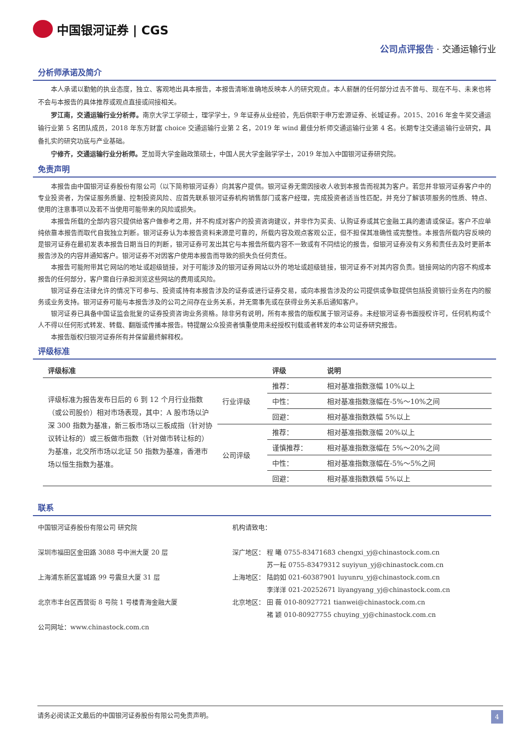中国银河证券 | CGS
公司点评报告 · 交通运输行业
分析师承诺及简介
本人承诺以勤勉的执业态度，独立、客观地出具本报告，本报告清晰准确地反映本人的研究观点。本人薪酬的任何部分过去不曾与、现在不与、未来也将不会与本报告的具体推荐或观点直接或间接相关。
罗江南，交通运输行业分析师。南京大学工学硕士，理学学士，9 年证券从业经验，先后供职于申万宏源证券、长城证券。2015、2016 年金牛奖交通运输行业第 5 名团队成员，2018 年东方财富 choice 交通运输行业第 2 名，2019 年 wind 最佳分析师交通运输行业第 4 名。长期专注交通运输行业研究，具备扎实的研究功底与产业基础。
宁修齐，交通运输行业分析师。芝加哥大学金融政策硕士，中国人民大学金融学学士，2019 年加入中国银河证券研究院。
免责声明
本报告由中国银河证券股份有限公司（以下简称银河证券）向其客户提供。银河证券无需因接收人收到本报告而视其为客户。若您并非银河证券客户中的专业投资者，为保证服务质量、控制投资风险、应首先联系银河证券机构销售部门或客户经理，完成投资者适当性匹配，并充分了解该项服务的性质、特点、使用的注意事项以及若不当使用可能带来的风险或损失。
本报告所载的全部内容只提供给客户做参考之用，并不构成对客户的投资咨询建议，并非作为买卖、认购证券或其它金融工具的邀请或保证。客户不应单纯依靠本报告而取代自我独立判断。银河证券认为本报告资料来源是可靠的，所载内容及观点客观公正，但不担保其准确性或完整性。本报告所载内容反映的是银河证券在最初发表本报告日期当日的判断，银河证券可发出其它与本报告所载内容不一致或有不同结论的报告，但银河证券没有义务和责任去及时更新本报告涉及的内容并通知客户。银河证券不对因客户使用本报告而导致的损失负任何责任。
本报告可能附带其它网站的地址或超级链接，对于可能涉及的银河证券网站以外的地址或超级链接，银河证券不对其内容负责。链接网站的内容不构成本报告的任何部分，客户需自行承担浏览这些网站的费用或风险。
银河证券在法律允许的情况下可参与、投资或持有本报告涉及的证券或进行证券交易，或向本报告涉及的公司提供或争取提供包括投资银行业务在内的服务或业务支持。银河证券可能与本报告涉及的公司之间存在业务关系，并无需事先或在获得业务关系后通知客户。
银河证券已具备中国证监会批复的证券投资咨询业务资格。除非另有说明，所有本报告的版权属于银河证券。未经银河证券书面授权许可，任何机构或个人不得以任何形式转发、转载、翻版或传播本报告。特提醒公众投资者慎重使用未经授权刊载或者转发的本公司证券研究报告。
本报告版权归银河证券所有并保留最终解释权。
评级标准
| 评级标准 | | 评级 | 说明 |
| --- | --- | --- | --- |
| 评级标准为报告发布日后的 6 到 12 个月行业指数（或公司股价）相对市场表现，其中：A 股市场以沪深 300 指数为基准，新三板市场以三板成指（针对协议转让标的）或三板做市指数（针对做市转让标的）为基准，北交所市场以北证 50 指数为基准，香港市场以恒生指数为基准。 | 行业评级 | 推荐： | 相对基准指数涨幅 10%以上 |
| | | 中性： | 相对基准指数涨幅在-5%～10%之间 |
| | | 回避： | 相对基准指数跌幅 5%以上 |
| | 公司评级 | 推荐： | 相对基准指数涨幅 20%以上 |
| | | 谨慎推荐： | 相对基准指数涨幅在 5%～20%之间 |
| | | 中性： | 相对基准指数涨幅在-5%～5%之间 |
| | | 回避： | 相对基准指数跌幅 5%以上 |
联系
中国银河证券股份有限公司 研究院
深圳市福田区金田路 3088 号中洲大厦 20 层
上海浦东新区富城路 99 号震旦大厦 31 层
北京市丰台区西营街 8 号院 1 号楼青海金融大厦
公司网址：www.chinastock.com.cn
机构请致电：
深广地区： 程 曦 0755-83471683 chengxi_yj@chinastock.com.cn
　　　　　 苏一耘 0755-83479312 suyiyun_yj@chinastock.com.cn
上海地区： 陆韵如 021-60387901 luyunru_yj@chinastock.com.cn
　　　　　 李洋洋 021-20252671 liyangyang_yj@chinastock.com.cn
北京地区： 田 薇 010-80927721 tianwei@chinastock.com.cn
　　　　　 褚 颖 010-80927755 chuying_yj@chinastock.com.cn
请务必阅读正文最后的中国银河证券股份有限公司免责声明。 4